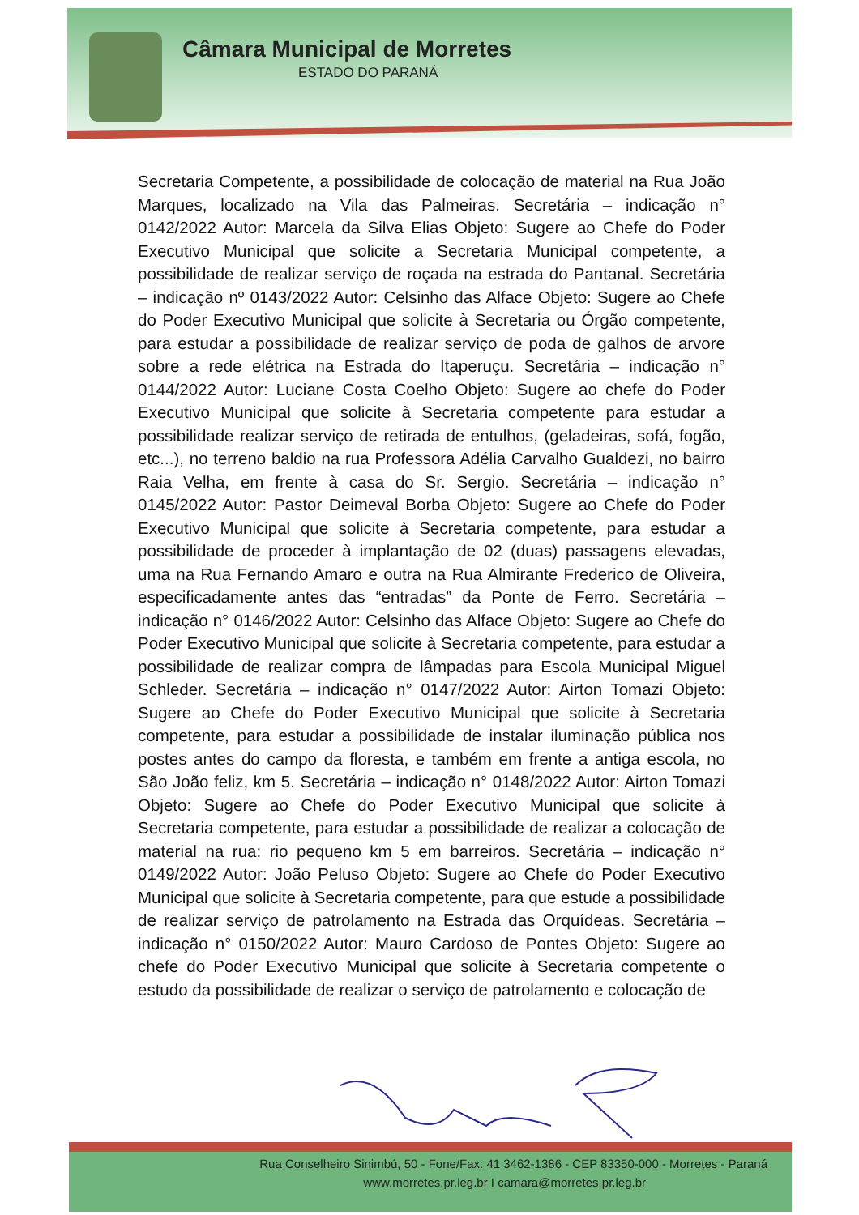Câmara Municipal de Morretes
ESTADO DO PARANÁ
Secretaria Competente, a possibilidade de colocação de material na Rua João Marques, localizado na Vila das Palmeiras. Secretária – indicação n° 0142/2022 Autor: Marcela da Silva Elias Objeto: Sugere ao Chefe do Poder Executivo Municipal que solicite a Secretaria Municipal competente, a possibilidade de realizar serviço de roçada na estrada do Pantanal. Secretária – indicação nº 0143/2022 Autor: Celsinho das Alface Objeto: Sugere ao Chefe do Poder Executivo Municipal que solicite à Secretaria ou Órgão competente, para estudar a possibilidade de realizar serviço de poda de galhos de arvore sobre a rede elétrica na Estrada do Itaperuçu. Secretária – indicação n° 0144/2022 Autor: Luciane Costa Coelho Objeto: Sugere ao chefe do Poder Executivo Municipal que solicite à Secretaria competente para estudar a possibilidade realizar serviço de retirada de entulhos, (geladeiras, sofá, fogão, etc...), no terreno baldio na rua Professora Adélia Carvalho Gualdezi, no bairro Raia Velha, em frente à casa do Sr. Sergio. Secretária – indicação n° 0145/2022 Autor: Pastor Deimeval Borba Objeto: Sugere ao Chefe do Poder Executivo Municipal que solicite à Secretaria competente, para estudar a possibilidade de proceder à implantação de 02 (duas) passagens elevadas, uma na Rua Fernando Amaro e outra na Rua Almirante Frederico de Oliveira, especificadamente antes das “entradas” da Ponte de Ferro. Secretária – indicação n° 0146/2022 Autor: Celsinho das Alface Objeto: Sugere ao Chefe do Poder Executivo Municipal que solicite à Secretaria competente, para estudar a possibilidade de realizar compra de lâmpadas para Escola Municipal Miguel Schleder. Secretária – indicação n° 0147/2022 Autor: Airton Tomazi Objeto: Sugere ao Chefe do Poder Executivo Municipal que solicite à Secretaria competente, para estudar a possibilidade de instalar iluminação pública nos postes antes do campo da floresta, e também em frente a antiga escola, no São João feliz, km 5. Secretária – indicação n° 0148/2022 Autor: Airton Tomazi Objeto: Sugere ao Chefe do Poder Executivo Municipal que solicite à Secretaria competente, para estudar a possibilidade de realizar a colocação de material na rua: rio pequeno km 5 em barreiros. Secretária – indicação n° 0149/2022 Autor: João Peluso Objeto: Sugere ao Chefe do Poder Executivo Municipal que solicite à Secretaria competente, para que estude a possibilidade de realizar serviço de patrolamento na Estrada das Orquídeas. Secretária – indicação n° 0150/2022 Autor: Mauro Cardoso de Pontes Objeto: Sugere ao chefe do Poder Executivo Municipal que solicite à Secretaria competente o estudo da possibilidade de realizar o serviço de patrolamento e colocação de
Rua Conselheiro Sinimbú, 50 - Fone/Fax: 41 3462-1386 - CEP 83350-000 - Morretes - Paraná
www.morretes.pr.leg.br I camara@morretes.pr.leg.br